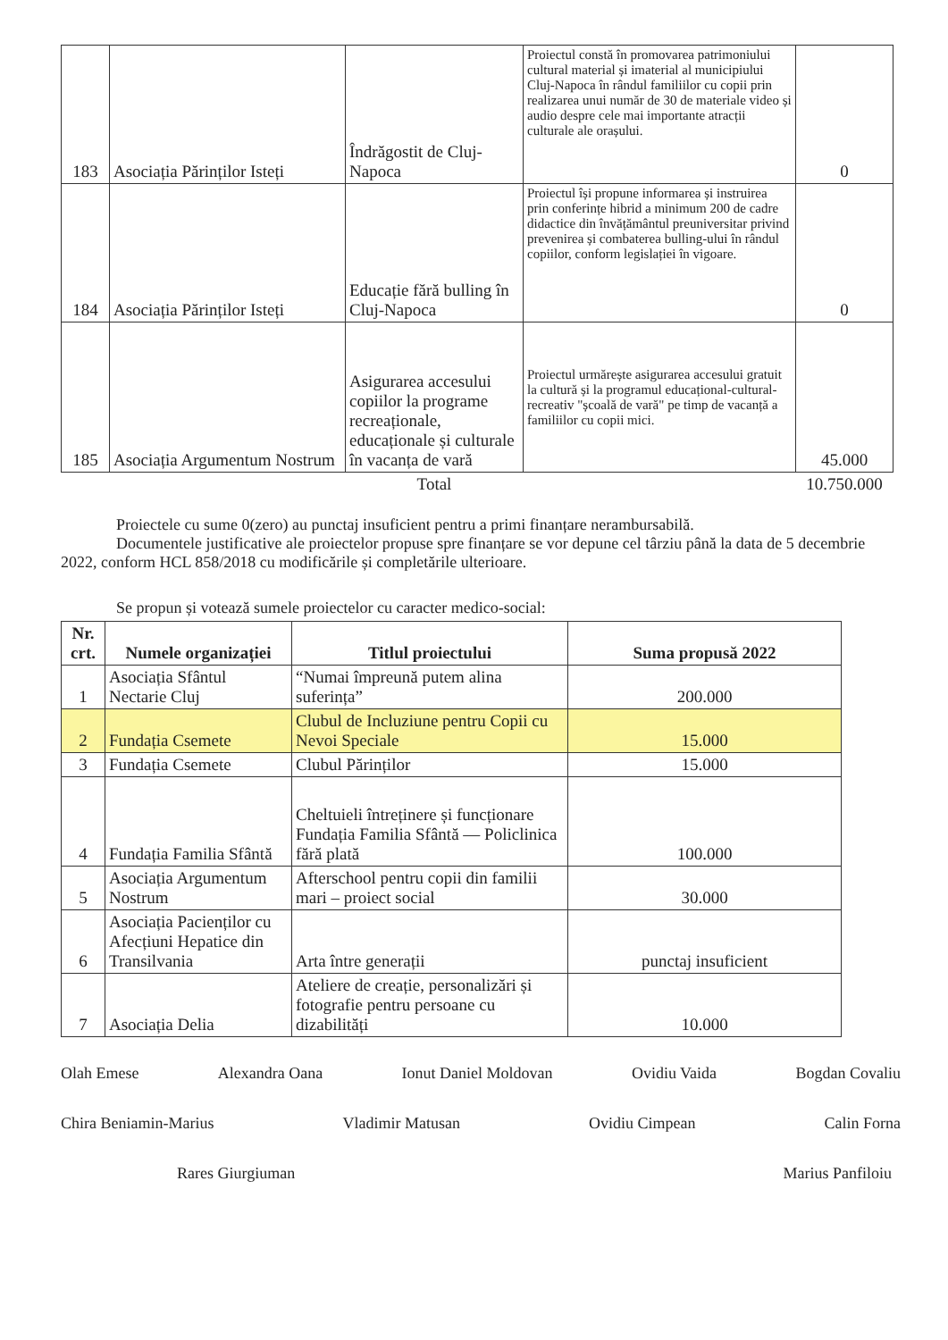| 183 | Asociația Părinților Isteți | Îndrăgostit de Cluj-Napoca | Proiectul constă în promovarea patrimoniului cultural material și imaterial al municipiului Cluj-Napoca în rândul familiilor cu copii prin realizarea unui număr de 30 de materiale video și audio despre cele mai importante atracții culturale ale orașului. | 0 |
| 184 | Asociația Părinților Isteți | Educație fără bulling în Cluj-Napoca | Proiectul își propune informarea și instruirea prin conferințe hibrid a minimum 200 de cadre didactice din învățământul preuniversitar privind prevenirea și combaterea bulling-ului în rândul copiilor, conform legislației în vigoare. | 0 |
| 185 | Asociația Argumentum Nostrum | Asigurarea accesului copiilor la programe recreaționale, educaționale și culturale în vacanța de vară | Proiectul urmărește asigurarea accesului gratuit la cultură și la programul educațional-cultural-recreativ "școală de vară" pe timp de vacanță a familiilor cu copii mici. | 45.000 |
| | | Total | | 10.750.000 |
Proiectele cu sume 0(zero) au punctaj insuficient pentru a primi finanțare nerambursabilă.
Documentele justificative ale proiectelor propuse spre finanțare se vor depune cel târziu până la data de 5 decembrie 2022, conform HCL 858/2018 cu modificările și completările ulterioare.
Se propun și votează sumele proiectelor cu caracter medico-social:
| Nr. crt. | Numele organizației | Titlul proiectului | Suma propusă 2022 |
| --- | --- | --- | --- |
| 1 | Asociația Sfântul Nectarie Cluj | “Numai împreună putem alina suferința” | 200.000 |
| 2 | Fundația Csemete | Clubul de Incluziune pentru Copii cu Nevoi Speciale | 15.000 |
| 3 | Fundația Csemete | Clubul Părinților | 15.000 |
| 4 | Fundația Familia Sfântă | Cheltuieli întreținere și funcționare Fundația Familia Sfântă — Policlinica fără plată | 100.000 |
| 5 | Asociația Argumentum Nostrum | Afterschool pentru copii din familii mari – proiect social | 30.000 |
| 6 | Asociația Pacienților cu Afecțiuni Hepatice din Transilvania | Arta între generații | punctaj insuficient |
| 7 | Asociația Delia | Ateliere de creație, personalizări și fotografie pentru persoane cu dizabilități | 10.000 |
Olah Emese Alexandra Oana Ionut Daniel Moldovan Ovidiu Vaida Bogdan Covaliu
Chira Beniamin-Marius Vladimir Matusan Ovidiu Cimpean Calin Forna
Rares Giurgiuman Marius Panfiloiu